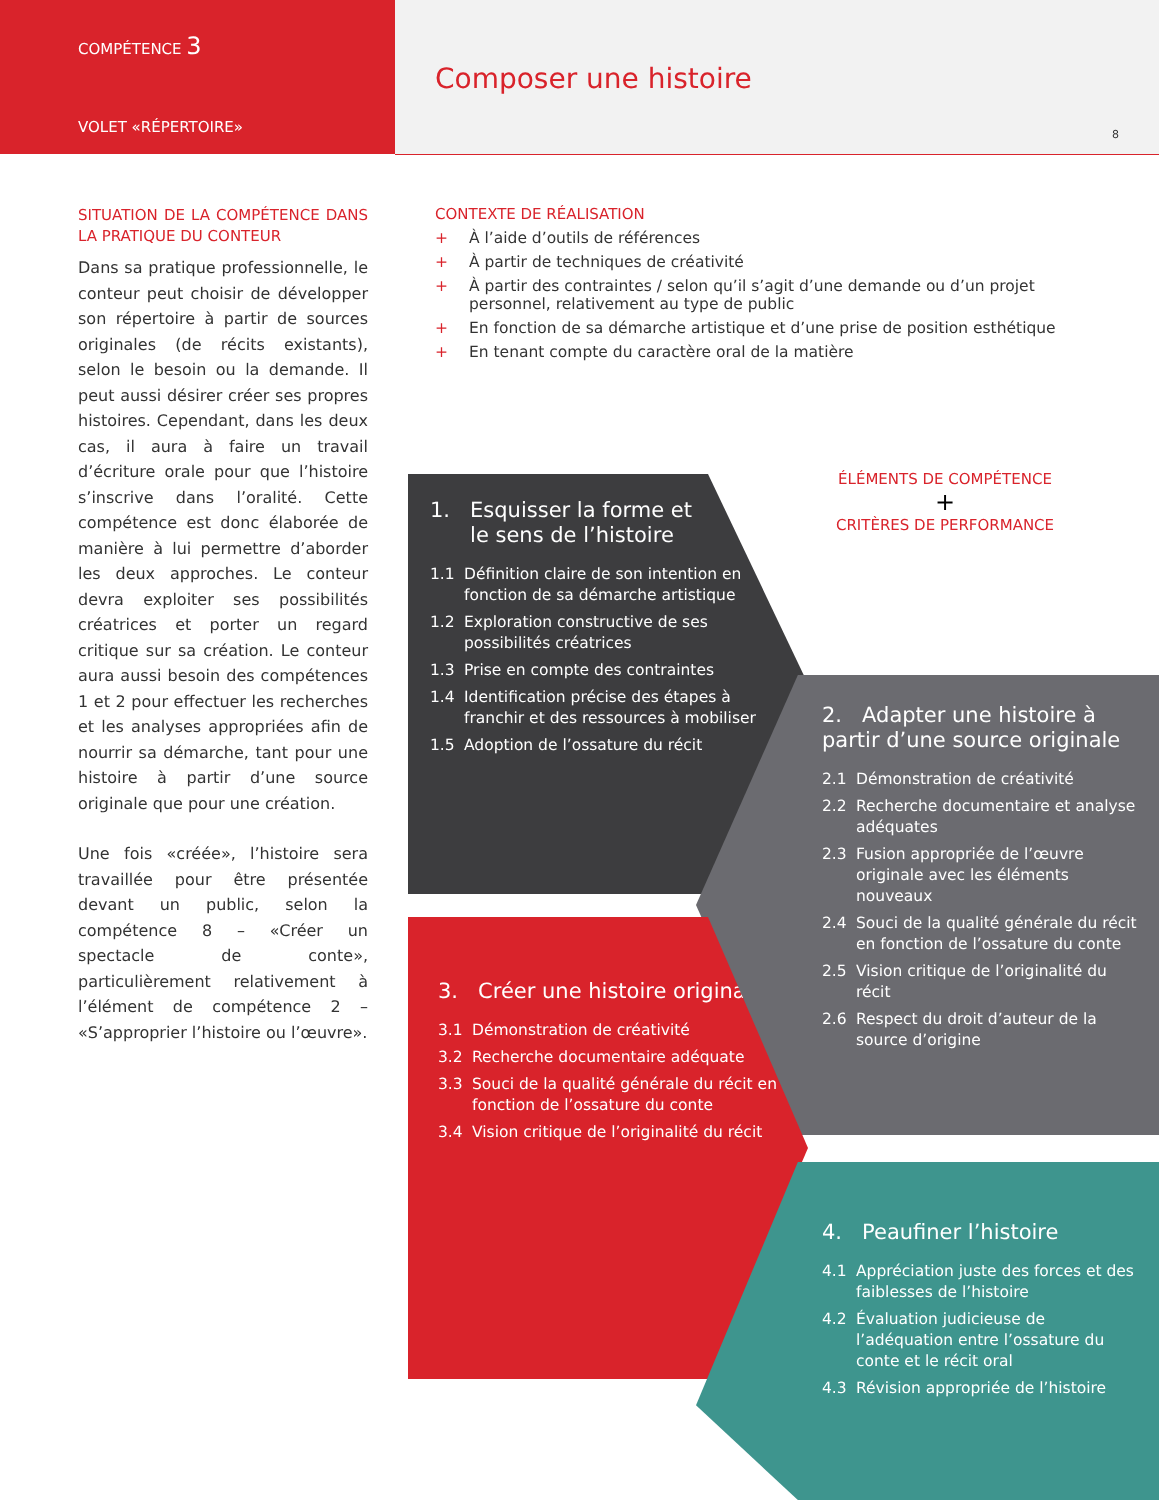COMPÉTENCE 3
VOLET «RÉPERTOIRE»
Composer une histoire
8
SITUATION DE LA COMPÉTENCE DANS LA PRATIQUE DU CONTEUR
Dans sa pratique professionnelle, le conteur peut choisir de développer son répertoire à partir de sources originales (de récits existants), selon le besoin ou la demande. Il peut aussi désirer créer ses propres histoires. Cependant, dans les deux cas, il aura à faire un travail d’écriture orale pour que l’histoire s’inscrive dans l’oralité. Cette compétence est donc élaborée de manière à lui permettre d’aborder les deux approches. Le conteur devra exploiter ses possibilités créatrices et porter un regard critique sur sa création. Le conteur aura aussi besoin des compétences 1 et 2 pour effectuer les recherches et les analyses appropriées afin de nourrir sa démarche, tant pour une histoire à partir d’une source originale que pour une création.
Une fois «créée», l’histoire sera travaillée pour être présentée devant un public, selon la compétence 8 – «Créer un spectacle de conte», particulièrement relativement à l’élément de compétence 2 – «S’approprier l’histoire ou l’œuvre».
CONTEXTE DE RÉALISATION
+ À l’aide d’outils de références
+ À partir de techniques de créativité
+ À partir des contraintes / selon qu’il s’agit d’une demande ou d’un projet personnel, relativement au type de public
+ En fonction de sa démarche artistique et d’une prise de position esthétique
+ En tenant compte du caractère oral de la matière
ÉLÉMENTS DE COMPÉTENCE
+
CRITÈRES DE PERFORMANCE
1. Esquisser la forme et
le sens de l’histoire
1.1 Définition claire de son intention en fonction de sa démarche artistique
1.2 Exploration constructive de ses possibilités créatrices
1.3 Prise en compte des contraintes
1.4 Identification précise des étapes à franchir et des ressources à mobiliser
1.5 Adoption de l’ossature du récit
2. Adapter une histoire à partir d’une source originale
2.1 Démonstration de créativité
2.2 Recherche documentaire et analyse adéquates
2.3 Fusion appropriée de l’œuvre originale avec les éléments nouveaux
2.4 Souci de la qualité générale du récit en fonction de l’ossature du conte
2.5 Vision critique de l’originalité du récit
2.6 Respect du droit d’auteur de la source d’origine
3. Créer une histoire originale
3.1 Démonstration de créativité
3.2 Recherche documentaire adéquate
3.3 Souci de la qualité générale du récit en fonction de l’ossature du conte
3.4 Vision critique de l’originalité du récit
4. Peaufiner l’histoire
4.1 Appréciation juste des forces et des faiblesses de l’histoire
4.2 Évaluation judicieuse de l’adéquation entre l’ossature du conte et le récit oral
4.3 Révision appropriée de l’histoire